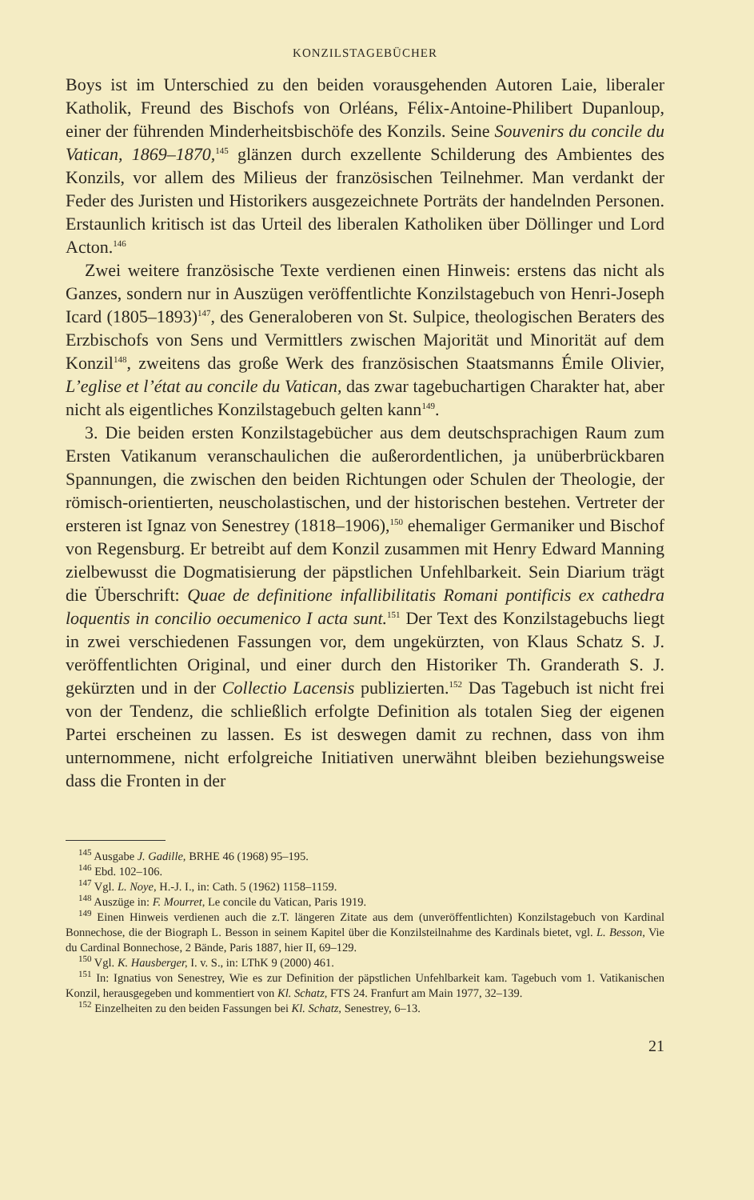KONZILSTAGEBÜCHER
Boys ist im Unterschied zu den beiden vorausgehenden Autoren Laie, liberaler Katholik, Freund des Bischofs von Orléans, Félix-Antoine-Philibert Dupanloup, einer der führenden Minderheitsbischöfe des Konzils. Seine Souvenirs du concile du Vatican, 1869–1870,<sup>145</sup> glänzen durch exzellente Schilderung des Ambientes des Konzils, vor allem des Milieus der französischen Teilnehmer. Man verdankt der Feder des Juristen und Historikers ausgezeichnete Porträts der handelnden Personen. Erstaunlich kritisch ist das Urteil des liberalen Katholiken über Döllinger und Lord Acton.<sup>146</sup>
Zwei weitere französische Texte verdienen einen Hinweis: erstens das nicht als Ganzes, sondern nur in Auszügen veröffentlichte Konzilstagebuch von Henri-Joseph Icard (1805–1893)<sup>147</sup>, des Generaloberen von St. Sulpice, theologischen Beraters des Erzbischofs von Sens und Vermittlers zwischen Majorität und Minorität auf dem Konzil<sup>148</sup>, zweitens das große Werk des französischen Staatsmanns Émile Olivier, L’eglise et l’état au concile du Vatican, das zwar tagebuchartigen Charakter hat, aber nicht als eigentliches Konzilstagebuch gelten kann<sup>149</sup>.
3. Die beiden ersten Konzilstagebücher aus dem deutschsprachigen Raum zum Ersten Vatikanum veranschaulichen die außerordentlichen, ja unüberbrückbaren Spannungen, die zwischen den beiden Richtungen oder Schulen der Theologie, der römisch-orientierten, neuscholastischen, und der historischen bestehen. Vertreter der ersteren ist Ignaz von Senestrey (1818–1906),<sup>150</sup> ehemaliger Germaniker und Bischof von Regensburg. Er betreibt auf dem Konzil zusammen mit Henry Edward Manning zielbewusst die Dogmatisierung der päpstlichen Unfehlbarkeit. Sein Diarium trägt die Überschrift: Quae de definitione infallibilitatis Romani pontificis ex cathedra loquentis in concilio oecumenico I acta sunt.<sup>151</sup> Der Text des Konzilstagebuchs liegt in zwei verschiedenen Fassungen vor, dem ungekürzten, von Klaus Schatz S. J. veröffentlichten Original, und einer durch den Historiker Th. Granderath S. J. gekürzten und in der Collectio Lacensis publizierten.<sup>152</sup> Das Tagebuch ist nicht frei von der Tendenz, die schließlich erfolgte Definition als totalen Sieg der eigenen Partei erscheinen zu lassen. Es ist deswegen damit zu rechnen, dass von ihm unternommene, nicht erfolgreiche Initiativen unerwähnt bleiben beziehungsweise dass die Fronten in der
<sup>145</sup> Ausgabe J. Gadille, BRHE 46 (1968) 95–195.
<sup>146</sup> Ebd. 102–106.
<sup>147</sup> Vgl. L. Noye, H.-J. I., in: Cath. 5 (1962) 1158–1159.
<sup>148</sup> Auszüge in: F. Mourret, Le concile du Vatican, Paris 1919.
<sup>149</sup> Einen Hinweis verdienen auch die z.T. längeren Zitate aus dem (unveröffentlichten) Konzilstagebuch von Kardinal Bonnechose, die der Biograph L. Besson in seinem Kapitel über die Konzilsteilnahme des Kardinals bietet, vgl. L. Besson, Vie du Cardinal Bonnechose, 2 Bände, Paris 1887, hier II, 69–129.
<sup>150</sup> Vgl. K. Hausberger, I. v. S., in: LThK 9 (2000) 461.
<sup>151</sup> In: Ignatius von Senestrey, Wie es zur Definition der päpstlichen Unfehlbarkeit kam. Tagebuch vom 1. Vatikanischen Konzil, herausgegeben und kommentiert von Kl. Schatz, FTS 24. Franfurt am Main 1977, 32–139.
<sup>152</sup> Einzelheiten zu den beiden Fassungen bei Kl. Schatz, Senestrey, 6–13.
21